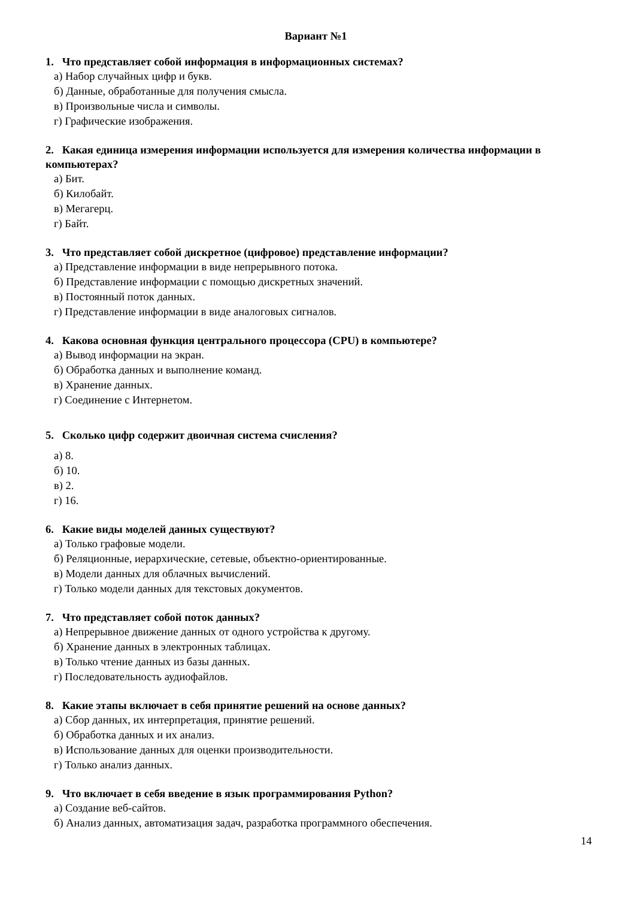Вариант №1
1. Что представляет собой информация в информационных системах?
а) Набор случайных цифр и букв.
б) Данные, обработанные для получения смысла.
в) Произвольные числа и символы.
г) Графические изображения.
2. Какая единица измерения информации используется для измерения количества информации в компьютерах?
а) Бит.
б) Килобайт.
в) Мегагерц.
г) Байт.
3. Что представляет собой дискретное (цифровое) представление информации?
а) Представление информации в виде непрерывного потока.
б) Представление информации с помощью дискретных значений.
в) Постоянный поток данных.
г) Представление информации в виде аналоговых сигналов.
4. Какова основная функция центрального процессора (CPU) в компьютере?
а) Вывод информации на экран.
б) Обработка данных и выполнение команд.
в) Хранение данных.
г) Соединение с Интернетом.
5. Сколько цифр содержит двоичная система счисления?
а) 8.
б) 10.
в) 2.
г) 16.
6. Какие виды моделей данных существуют?
а) Только графовые модели.
б) Реляционные, иерархические, сетевые, объектно-ориентированные.
в) Модели данных для облачных вычислений.
г) Только модели данных для текстовых документов.
7. Что представляет собой поток данных?
а) Непрерывное движение данных от одного устройства к другому.
б) Хранение данных в электронных таблицах.
в) Только чтение данных из базы данных.
г) Последовательность аудиофайлов.
8. Какие этапы включает в себя принятие решений на основе данных?
а) Сбор данных, их интерпретация, принятие решений.
б) Обработка данных и их анализ.
в) Использование данных для оценки производительности.
г) Только анализ данных.
9. Что включает в себя введение в язык программирования Python?
а) Создание веб-сайтов.
б) Анализ данных, автоматизация задач, разработка программного обеспечения.
14